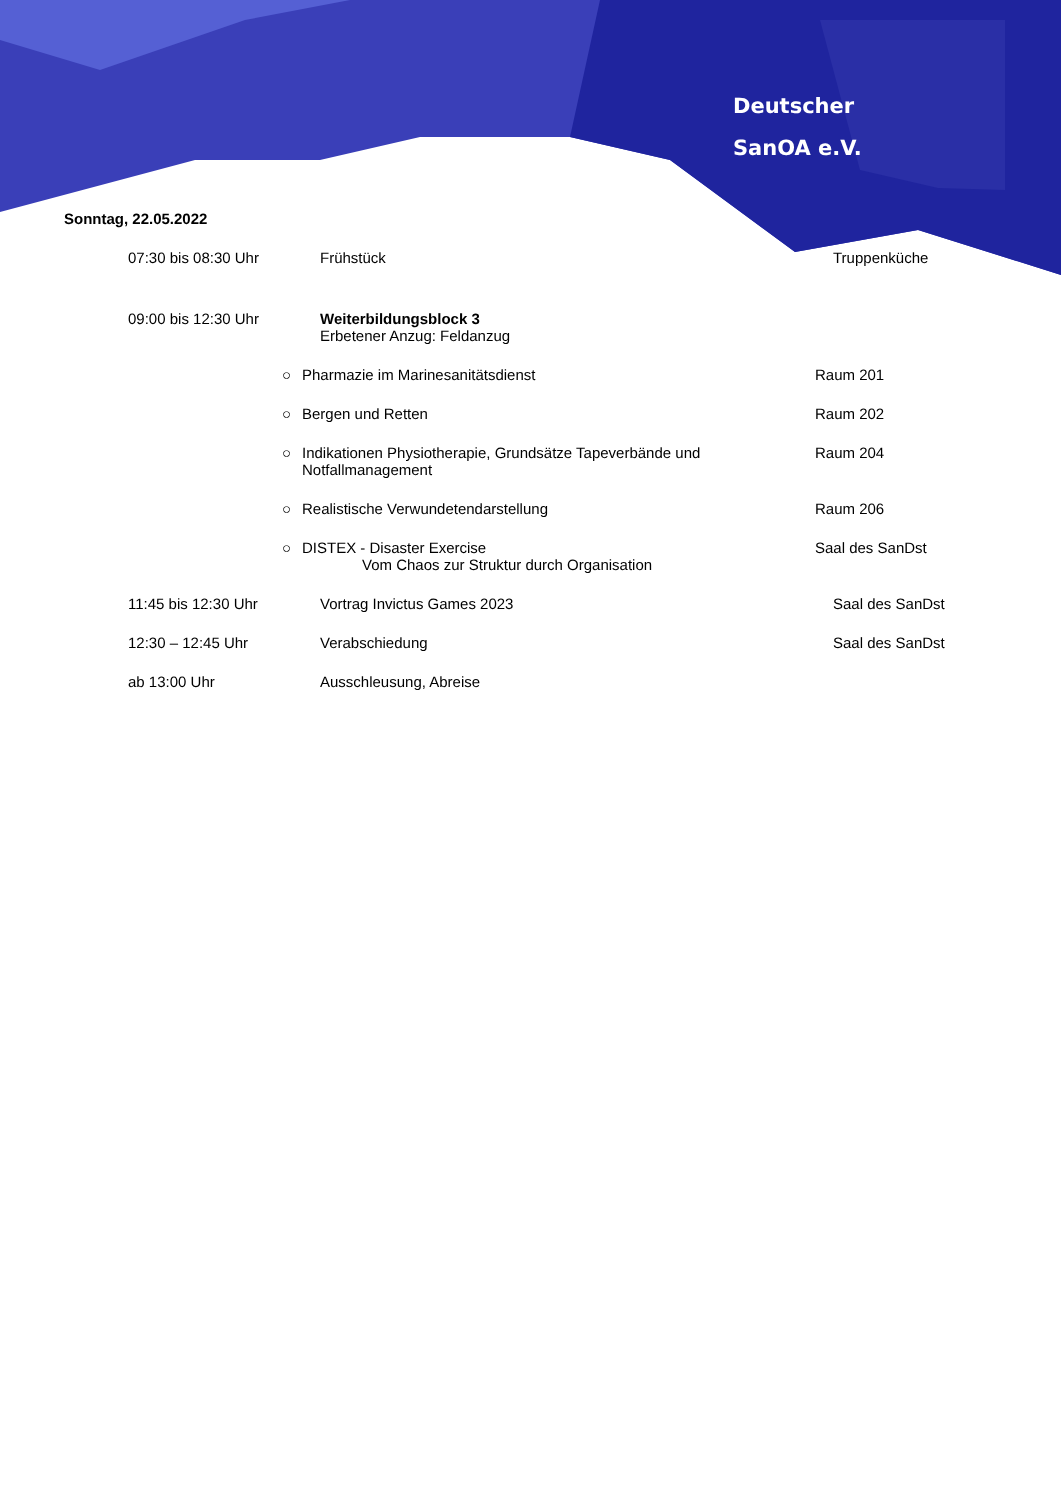Deutscher
SanOA e.V.
Sonntag, 22.05.2022
07:30 bis 08:30 Uhr Frühstück Truppenküche
09:00 bis 12:30 Uhr Weiterbildungsblock 3
Erbetener Anzug: Feldanzug
○ Pharmazie im Marinesanitätsdienst Raum 201
○ Bergen und Retten Raum 202
○ Indikationen Physiotherapie, Grundsätze Tapeverbände und
Notfallmanagement
Raum 204
○ Realistische Verwundetendarstellung Raum 206
○ DISTEX - Disaster Exercise
Vom Chaos zur Struktur durch Organisation
Saal des SanDst
11:45 bis 12:30 Uhr Vortrag Invictus Games 2023 Saal des SanDst
12:30 – 12:45 Uhr Verabschiedung Saal des SanDst
ab 13:00 Uhr Ausschleusung, Abreise